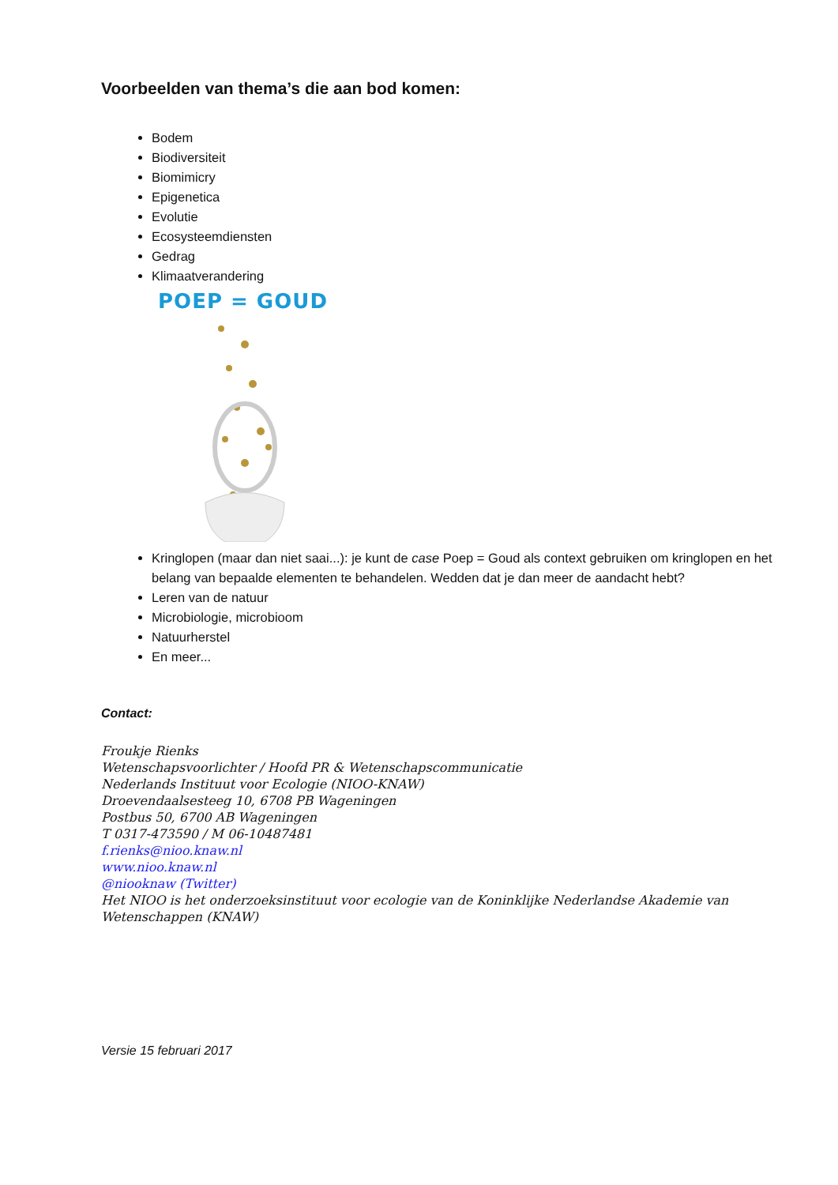Voorbeelden van thema’s die aan bod komen:
Bodem
Biodiversiteit
Biomimicry
Epigenetica
Evolutie
Ecosysteemdiensten
Gedrag
Klimaatverandering
POEP = GOUD
Kringlopen (maar dan niet saai...): je kunt de case Poep = Goud als context gebruiken om kringlopen en het belang van bepaalde elementen te behandelen. Wedden dat je dan meer de aandacht hebt?
Leren van de natuur
Microbiologie, microbioom
Natuurherstel
En meer...
Contact:
Froukje Rienks
Wetenschapsvoorlichter / Hoofd PR & Wetenschapscommunicatie
Nederlands Instituut voor Ecologie (NIOO-KNAW)
Droevendaalsesteeg 10, 6708 PB Wageningen
Postbus 50, 6700 AB Wageningen
T 0317-473590 / M 06-10487481
f.rienks@nioo.knaw.nl
www.nioo.knaw.nl
@niooknaw (Twitter)
Het NIOO is het onderzoeksinstituut voor ecologie van de Koninklijke Nederlandse Akademie van Wetenschappen (KNAW)
Versie 15 februari 2017